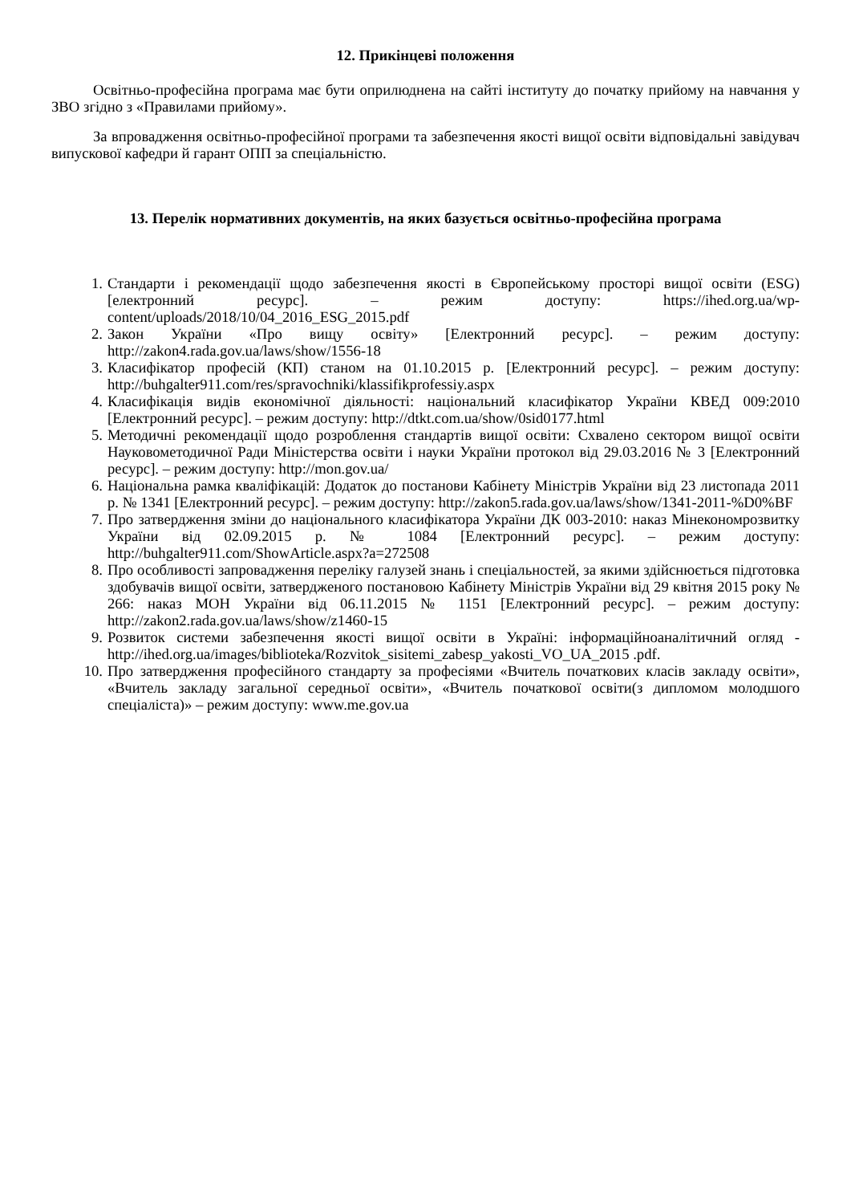12. Прикінцеві положення
Освітньо-професійна програма має бути оприлюднена на сайті інституту до початку прийому на навчання у ЗВО згідно з «Правилами прийому».
За впровадження освітньо-професійної програми та забезпечення якості вищої освіти відповідальні завідувач випускової кафедри й гарант ОПП за спеціальністю.
13. Перелік нормативних документів, на яких базується освітньо-професійна програма
1. Стандарти і рекомендації щодо забезпечення якості в Європейському просторі вищої освіти (ESG) [електронний ресурс]. – режим доступу: https://ihed.org.ua/wp-content/uploads/2018/10/04_2016_ESG_2015.pdf
2. Закон України «Про вищу освіту» [Електронний ресурс]. – режим доступу: http://zakon4.rada.gov.ua/laws/show/1556-18
3. Класифікатор професій (КП) станом на 01.10.2015 р. [Електронний ресурс]. – режим доступу: http://buhgalter911.com/res/spravochniki/klassifikprofessiy.aspx
4. Класифікація видів економічної діяльності: національний класифікатор України КВЕД 009:2010 [Електронний ресурс]. – режим доступу: http://dtkt.com.ua/show/0sid0177.html
5. Методичні рекомендації щодо розроблення стандартів вищої освіти: Схвалено сектором вищої освіти Науковометодичної Ради Міністерства освіти і науки України протокол від 29.03.2016 № 3 [Електронний ресурс]. – режим доступу: http://mon.gov.ua/
6. Національна рамка кваліфікацій: Додаток до постанови Кабінету Міністрів України від 23 листопада 2011 р. № 1341 [Електронний ресурс]. – режим доступу: http://zakon5.rada.gov.ua/laws/show/1341-2011-%D0%BF
7. Про затвердження зміни до національного класифікатора України ДК 003-2010: наказ Мінекономрозвитку України від 02.09.2015 р. № 1084 [Електронний ресурс]. – режим доступу: http://buhgalter911.com/ShowArticle.aspx?a=272508
8. Про особливості запровадження переліку галузей знань і спеціальностей, за якими здійснюється підготовка здобувачів вищої освіти, затвердженого постановою Кабінету Міністрів України від 29 квітня 2015 року № 266: наказ МОН України від 06.11.2015 № 1151 [Електронний ресурс]. – режим доступу: http://zakon2.rada.gov.ua/laws/show/z1460-15
9. Розвиток системи забезпечення якості вищої освіти в Україні: інформаційноаналітичний огляд - http://ihed.org.ua/images/biblioteka/Rozvitok_sisitemi_zabesp_yakosti_VO_UA_2015 .pdf.
10. Про затвердження професійного стандарту за професіями «Вчитель початкових класів закладу освіти», «Вчитель закладу загальної середньої освіти», «Вчитель початкової освіти(з дипломом молодшого спеціаліста)» – режим доступу: www.me.gov.ua